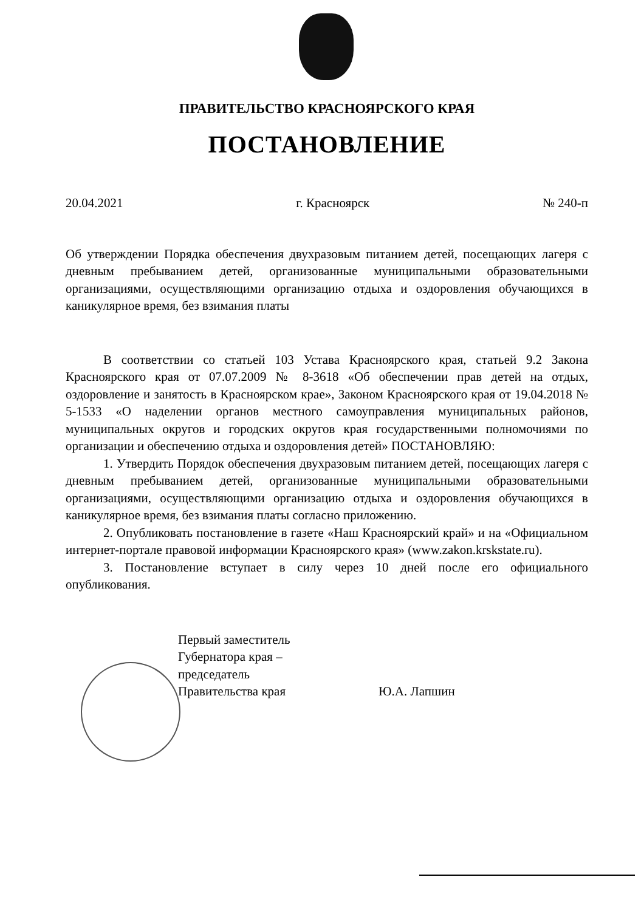ПРАВИТЕЛЬСТВО КРАСНОЯРСКОГО КРАЯ
ПОСТАНОВЛЕНИЕ
20.04.2021 г. Красноярск № 240-п
Об утверждении Порядка обеспечения двухразовым питанием детей, посещающих лагеря с дневным пребыванием детей, организованные муниципальными образовательными организациями, осуществляющими организацию отдыха и оздоровления обучающихся в каникулярное время, без взимания платы
В соответствии со статьей 103 Устава Красноярского края, статьей 9.2 Закона Красноярского края от 07.07.2009 № 8-3618 «Об обеспечении прав детей на отдых, оздоровление и занятость в Красноярском крае», Законом Красноярского края от 19.04.2018 № 5-1533 «О наделении органов местного самоуправления муниципальных районов, муниципальных округов и городских округов края государственными полномочиями по организации и обеспечению отдыха и оздоровления детей» ПОСТАНОВЛЯЮ:
1. Утвердить Порядок обеспечения двухразовым питанием детей, посещающих лагеря с дневным пребыванием детей, организованные муниципальными образовательными организациями, осуществляющими организацию отдыха и оздоровления обучающихся в каникулярное время, без взимания платы согласно приложению.
2. Опубликовать постановление в газете «Наш Красноярский край» и на «Официальном интернет-портале правовой информации Красноярского края» (www.zakon.krskstate.ru).
3. Постановление вступает в силу через 10 дней после его официального опубликования.
Первый заместитель
Губернатора края –
председатель
Правительства края
Ю.А. Лапшин